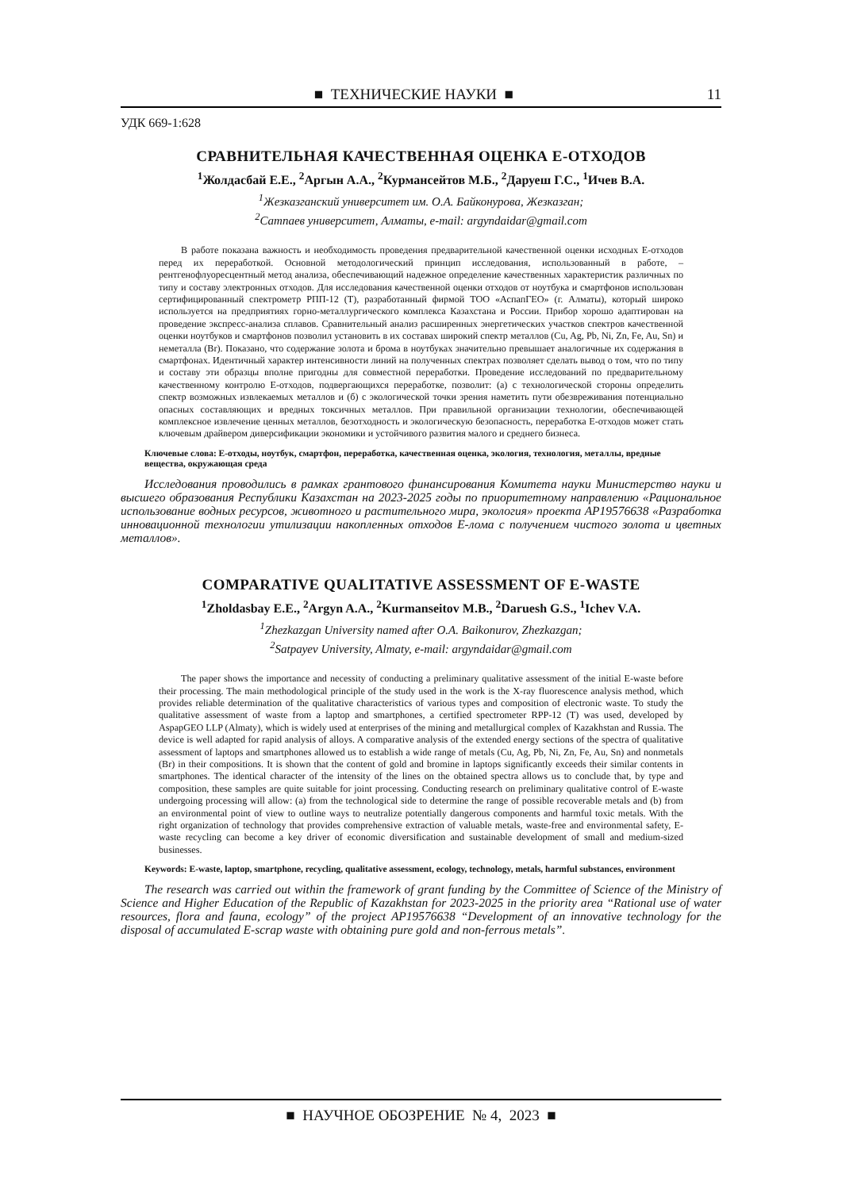■ ТЕХНИЧЕСКИЕ НАУКИ ■ 11
УДК 669-1:628
СРАВНИТЕЛЬНАЯ КАЧЕСТВЕННАЯ ОЦЕНКА Е-ОТХОДОВ
<sup>1</sup> Жолдасбай Е.Е., <sup>2</sup>Аргын А.А., <sup>2</sup>Курмансейтов М.Б., <sup>2</sup>Даруеш Г.С., <sup>1</sup>Ичев В.А.
<sup>1</sup> Жезказганский университет им. О.А. Байконурова, Жезказган;
<sup>2</sup> Сатпаев университет, Алматы, e-mail: argyndaidar@gmail.com
В работе показана важность и необходимость проведения предварительной качественной оценки исходных Е-отходов перед их переработкой. Основной методологический принцип исследования, использованный в работе, – рентгенофлуоресцентный метод анализа, обеспечивающий надежное определение качественных характеристик различных по типу и составу электронных отходов. Для исследования качественной оценки отходов от ноутбука и смартфонов использован сертифицированный спектрометр РПП-12 (Т), разработанный фирмой ТОО «АспапГЕО» (г. Алматы), который широко используется на предприятиях горно-металлургического комплекса Казахстана и России. Прибор хорошо адаптирован на проведение экспресс-анализа сплавов. Сравнительный анализ расширенных энергетических участков спектров качественной оценки ноутбуков и смартфонов позволил установить в их составах широкий спектр металлов (Cu, Ag, Pb, Ni, Zn, Fe, Au, Sn) и неметалла (Br). Показано, что содержание золота и брома в ноутбуках значительно превышает аналогичные их содержания в смартфонах. Идентичный характер интенсивности линий на полученных спектрах позволяет сделать вывод о том, что по типу и составу эти образцы вполне пригодны для совместной переработки. Проведение исследований по предварительному качественному контролю Е-отходов, подвергающихся переработке, позволит: (а) с технологической стороны определить спектр возможных извлекаемых металлов и (б) с экологической точки зрения наметить пути обезвреживания потенциально опасных составляющих и вредных токсичных металлов. При правильной организации технологии, обеспечивающей комплексное извлечение ценных металлов, безотходность и экологическую безопасность, переработка Е-отходов может стать ключевым драйвером диверсификации экономики и устойчивого развития малого и среднего бизнеса.
Ключевые слова: Е-отходы, ноутбук, смартфон, переработка, качественная оценка, экология, технология, металлы, вредные вещества, окружающая среда
Исследования проводились в рамках грантового финансирования Комитета науки Министерство науки и высшего образования Республики Казахстан на 2023-2025 годы по приоритетному направлению «Рациональное использование водных ресурсов, животного и растительного мира, экология» проекта AP19576638 «Разработка инновационной технологии утилизации накопленных отходов Е-лома с получением чистого золота и цветных металлов».
COMPARATIVE QUALITATIVE ASSESSMENT OF E-WASTE
<sup>1</sup> Zholdasbay E.E., <sup>2</sup>Argyn A.A., <sup>2</sup>Kurmanseitov M.B., <sup>2</sup>Daruesh G.S., <sup>1</sup>Ichev V.A.
<sup>1</sup> Zhezkazgan University named after O.A. Baikonurov, Zhezkazgan;
<sup>2</sup> Satpayev University, Almaty, e-mail: argyndaidar@gmail.com
The paper shows the importance and necessity of conducting a preliminary qualitative assessment of the initial E-waste before their processing. The main methodological principle of the study used in the work is the X-ray fluorescence analysis method, which provides reliable determination of the qualitative characteristics of various types and composition of electronic waste. To study the qualitative assessment of waste from a laptop and smartphones, a certified spectrometer RPP-12 (T) was used, developed by AspapGEO LLP (Almaty), which is widely used at enterprises of the mining and metallurgical complex of Kazakhstan and Russia. The device is well adapted for rapid analysis of alloys. A comparative analysis of the extended energy sections of the spectra of qualitative assessment of laptops and smartphones allowed us to establish a wide range of metals (Cu, Ag, Pb, Ni, Zn, Fe, Au, Sn) and nonmetals (Br) in their compositions. It is shown that the content of gold and bromine in laptops significantly exceeds their similar contents in smartphones. The identical character of the intensity of the lines on the obtained spectra allows us to conclude that, by type and composition, these samples are quite suitable for joint processing. Conducting research on preliminary qualitative control of E-waste undergoing processing will allow: (a) from the technological side to determine the range of possible recoverable metals and (b) from an environmental point of view to outline ways to neutralize potentially dangerous components and harmful toxic metals. With the right organization of technology that provides comprehensive extraction of valuable metals, waste-free and environmental safety, E-waste recycling can become a key driver of economic diversification and sustainable development of small and medium-sized businesses.
Keywords: E-waste, laptop, smartphone, recycling, qualitative assessment, ecology, technology, metals, harmful substances, environment
The research was carried out within the framework of grant funding by the Committee of Science of the Ministry of Science and Higher Education of the Republic of Kazakhstan for 2023-2025 in the priority area “Rational use of water resources, flora and fauna, ecology” of the project AP19576638 “Development of an innovative technology for the disposal of accumulated E-scrap waste with obtaining pure gold and non-ferrous metals”.
■ НАУЧНОЕ ОБОЗРЕНИЕ № 4, 2023 ■